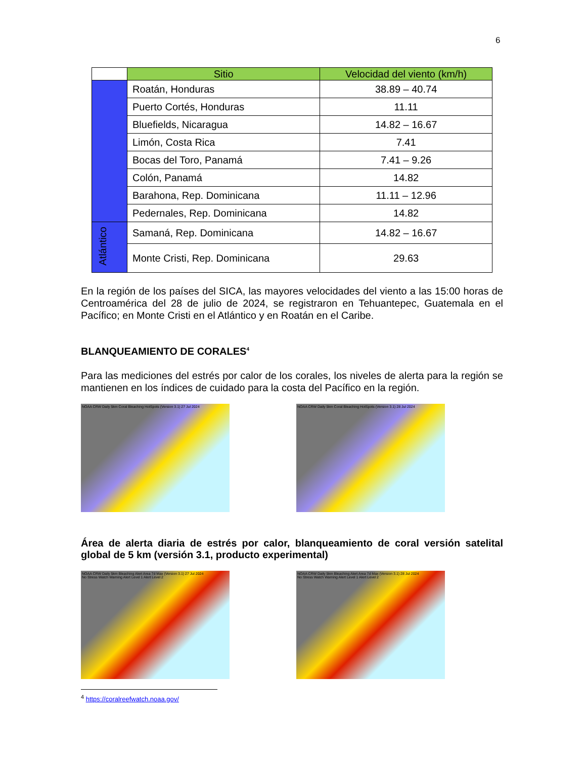6
| | Sitio | Velocidad del viento (km/h) |
| | Roatán, Honduras | 38.89 – 40.74 |
| | Puerto Cortés, Honduras | 11.11 |
| | Bluefields, Nicaragua | 14.82 – 16.67 |
| | Limón, Costa Rica | 7.41 |
| | Bocas del Toro, Panamá | 7.41 – 9.26 |
| | Colón, Panamá | 14.82 |
| | Barahona, Rep. Dominicana | 11.11 – 12.96 |
| | Pedernales, Rep. Dominicana | 14.82 |
| Atlántico | Samaná, Rep. Dominicana | 14.82 – 16.67 |
| | Monte Cristi, Rep. Dominicana | 29.63 |
En la región de los países del SICA, las mayores velocidades del viento a las 15:00 horas de Centroamérica del 28 de julio de 2024, se registraron en Tehuantepec, Guatemala en el Pacífico; en Monte Cristi en el Atlántico y en Roatán en el Caribe.
BLANQUEAMIENTO DE CORALES<sup>4</sup>
Para las mediciones del estrés por calor de los corales, los niveles de alerta para la región se mantienen en los índices de cuidado para la costa del Pacífico en la región.
NOAA CRW Daily 5km Coral Bleaching HotSpots (Version 3.1) 27 Jul 2024 NOAA CRW Daily 5km Coral Bleaching HotSpots (Version 3.1) 28 Jul 2024
Área de alerta diaria de estrés por calor, blanqueamiento de coral versión satelital global de 5 km (versión 3.1, producto experimental)
NOAA CRW Daily 5km Bleaching Alert Area 7d Max (Version 3.1) 27 Jul 2024
No Stress Watch Warning Alert Level 1 Alert Level 2
NOAA CRW Daily 5km Bleaching Alert Area 7d Max (Version 3.1) 28 Jul 2024
No Stress Watch Warning Alert Level 1 Alert Level 2
<sup>4</sup> https://coralreefwatch.noaa.gov/